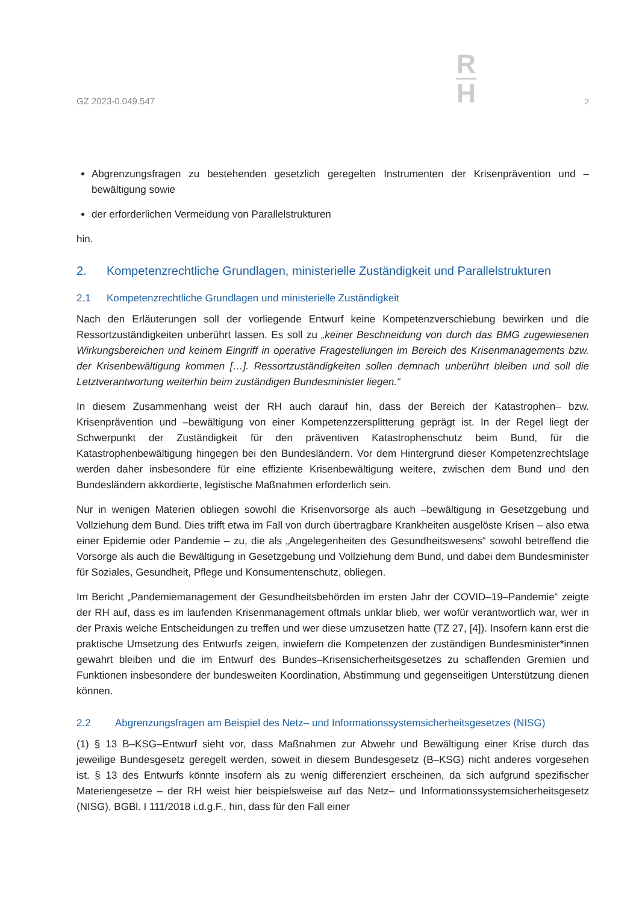GZ 2023-0.049.547
R
H
2
Abgrenzungsfragen zu bestehenden gesetzlich geregelten Instrumenten der Krisenprävention und –bewältigung sowie
der erforderlichen Vermeidung von Parallelstrukturen
hin.
2. Kompetenzrechtliche Grundlagen, ministerielle Zuständigkeit und Parallelstrukturen
2.1 Kompetenzrechtliche Grundlagen und ministerielle Zuständigkeit
Nach den Erläuterungen soll der vorliegende Entwurf keine Kompetenzverschiebung bewirken und die Ressortzuständigkeiten unberührt lassen. Es soll zu „keiner Beschneidung von durch das BMG zugewiesenen Wirkungsbereichen und keinem Eingriff in operative Fragestellungen im Bereich des Krisenmanagements bzw. der Krisenbewältigung kommen […]. Ressortzuständigkeiten sollen demnach unberührt bleiben und soll die Letztverantwortung weiterhin beim zuständigen Bundesminister liegen.“
In diesem Zusammenhang weist der RH auch darauf hin, dass der Bereich der Katastrophen– bzw. Krisenprävention und –bewältigung von einer Kompetenzzersplitterung geprägt ist. In der Regel liegt der Schwerpunkt der Zuständigkeit für den präventiven Katastrophenschutz beim Bund, für die Katastrophenbewältigung hingegen bei den Bundesländern. Vor dem Hintergrund dieser Kompetenzrechtslage werden daher insbesondere für eine effiziente Krisenbewältigung weitere, zwischen dem Bund und den Bundesländern akkordierte, legistische Maßnahmen erforderlich sein.
Nur in wenigen Materien obliegen sowohl die Krisenvorsorge als auch –bewältigung in Gesetzgebung und Vollziehung dem Bund. Dies trifft etwa im Fall von durch übertragbare Krankheiten ausgelöste Krisen – also etwa einer Epidemie oder Pandemie – zu, die als „Angelegenheiten des Gesundheitswesens“ sowohl betreffend die Vorsorge als auch die Bewältigung in Gesetzgebung und Vollziehung dem Bund, und dabei dem Bundesminister für Soziales, Gesundheit, Pflege und Konsumentenschutz, obliegen.
Im Bericht „Pandemiemanagement der Gesundheitsbehörden im ersten Jahr der COVID–19–Pandemie“ zeigte der RH auf, dass es im laufenden Krisenmanagement oftmals unklar blieb, wer wofür verantwortlich war, wer in der Praxis welche Entscheidungen zu treffen und wer diese umzusetzen hatte (TZ 27, [4]). Insofern kann erst die praktische Umsetzung des Entwurfs zeigen, inwiefern die Kompetenzen der zuständigen Bundesminister*innen gewahrt bleiben und die im Entwurf des Bundes–Krisensicherheitsgesetzes zu schaffenden Gremien und Funktionen insbesondere der bundesweiten Koordination, Abstimmung und gegenseitigen Unterstützung dienen können.
2.2 Abgrenzungsfragen am Beispiel des Netz– und Informationssystemsicherheitsgesetzes (NISG)
(1) § 13 B–KSG–Entwurf sieht vor, dass Maßnahmen zur Abwehr und Bewältigung einer Krise durch das jeweilige Bundesgesetz geregelt werden, soweit in diesem Bundesgesetz (B–KSG) nicht anderes vorgesehen ist. § 13 des Entwurfs könnte insofern als zu wenig differenziert erscheinen, da sich aufgrund spezifischer Materiengesetze – der RH weist hier beispielsweise auf das Netz– und Informationssystemsicherheitsgesetz (NISG), BGBl. I 111/2018 i.d.g.F., hin, dass für den Fall einer